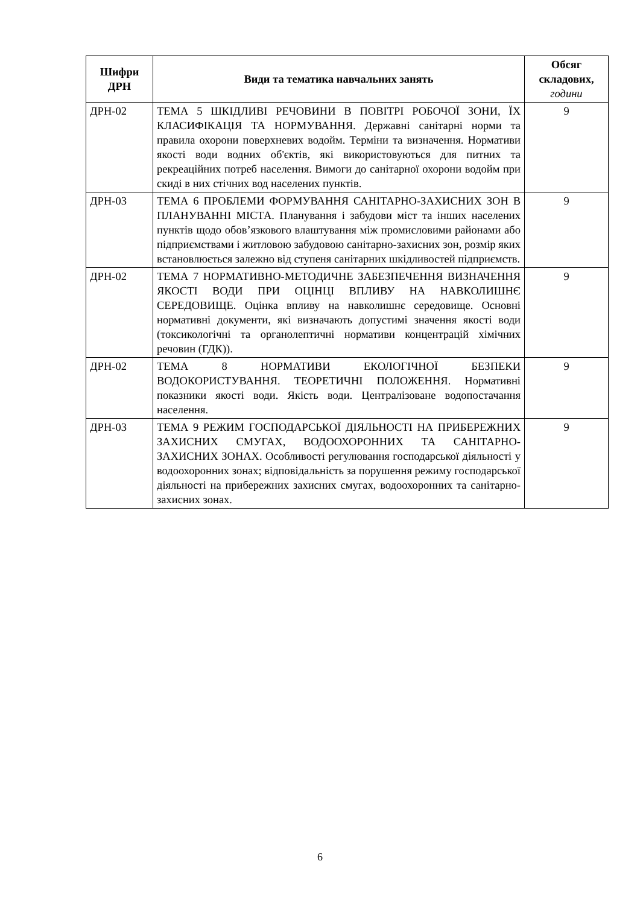| Шифри ДРН | Види та тематика навчальних занять | Обсяг складових, години |
| --- | --- | --- |
| ДРН-02 | ТЕМА 5 ШКІДЛИВІ РЕЧОВИНИ В ПОВІТРІ РОБОЧОЇ ЗОНИ, ЇХ КЛАСИФІКАЦІЯ ТА НОРМУВАННЯ. Державні санітарні норми та правила охорони поверхневих водойм. Терміни та визначення. Нормативи якості води водних об'єктів, які використовуються для питних та рекреаційних потреб населення. Вимоги до санітарної охорони водойм при скиді в них стічних вод населених пунктів. | 9 |
| ДРН-03 | ТЕМА 6 ПРОБЛЕМИ ФОРМУВАННЯ САНІТАРНО-ЗАХИСНИХ ЗОН В ПЛАНУВАННІ МІСТА. Планування і забудови міст та інших населених пунктів щодо обов’язкового влаштування між промисловими районами або підприємствами і житловою забудовою санітарно-захисних зон, розмір яких встановлюється залежно від ступеня санітарних шкідливостей підприємств. | 9 |
| ДРН-02 | ТЕМА 7 НОРМАТИВНО-МЕТОДИЧНЕ ЗАБЕЗПЕЧЕННЯ ВИЗНАЧЕННЯ ЯКОСТІ ВОДИ ПРИ ОЦІНЦІ ВПЛИВУ НА НАВКОЛИШНЄ СЕРЕДОВИЩЕ. Оцінка впливу на навколишнє середовище. Основні нормативні документи, які визначають допустимі значення якості води (токсикологічні та органолептичні нормативи концентрацій хімічних речовин (ГДК)). | 9 |
| ДРН-02 | ТЕМА 8 НОРМАТИВИ ЕКОЛОГІЧНОЇ БЕЗПЕКИ ВОДОКОРИСТУВАННЯ. ТЕОРЕТИЧНІ ПОЛОЖЕННЯ. Нормативні показники якості води. Якість води. Централізоване водопостачання населення. | 9 |
| ДРН-03 | ТЕМА 9 РЕЖИМ ГОСПОДАРСЬКОЇ ДІЯЛЬНОСТІ НА ПРИБЕРЕЖНИХ ЗАХИСНИХ СМУГАХ, ВОДООХОРОННИХ ТА САНІТАРНО-ЗАХИСНИХ ЗОНАХ. Особливості регулювання господарської діяльності у водоохоронних зонах; відповідальність за порушення режиму господарської діяльності на прибережних захисних смугах, водоохоронних та санітарно-захисних зонах. | 9 |
6